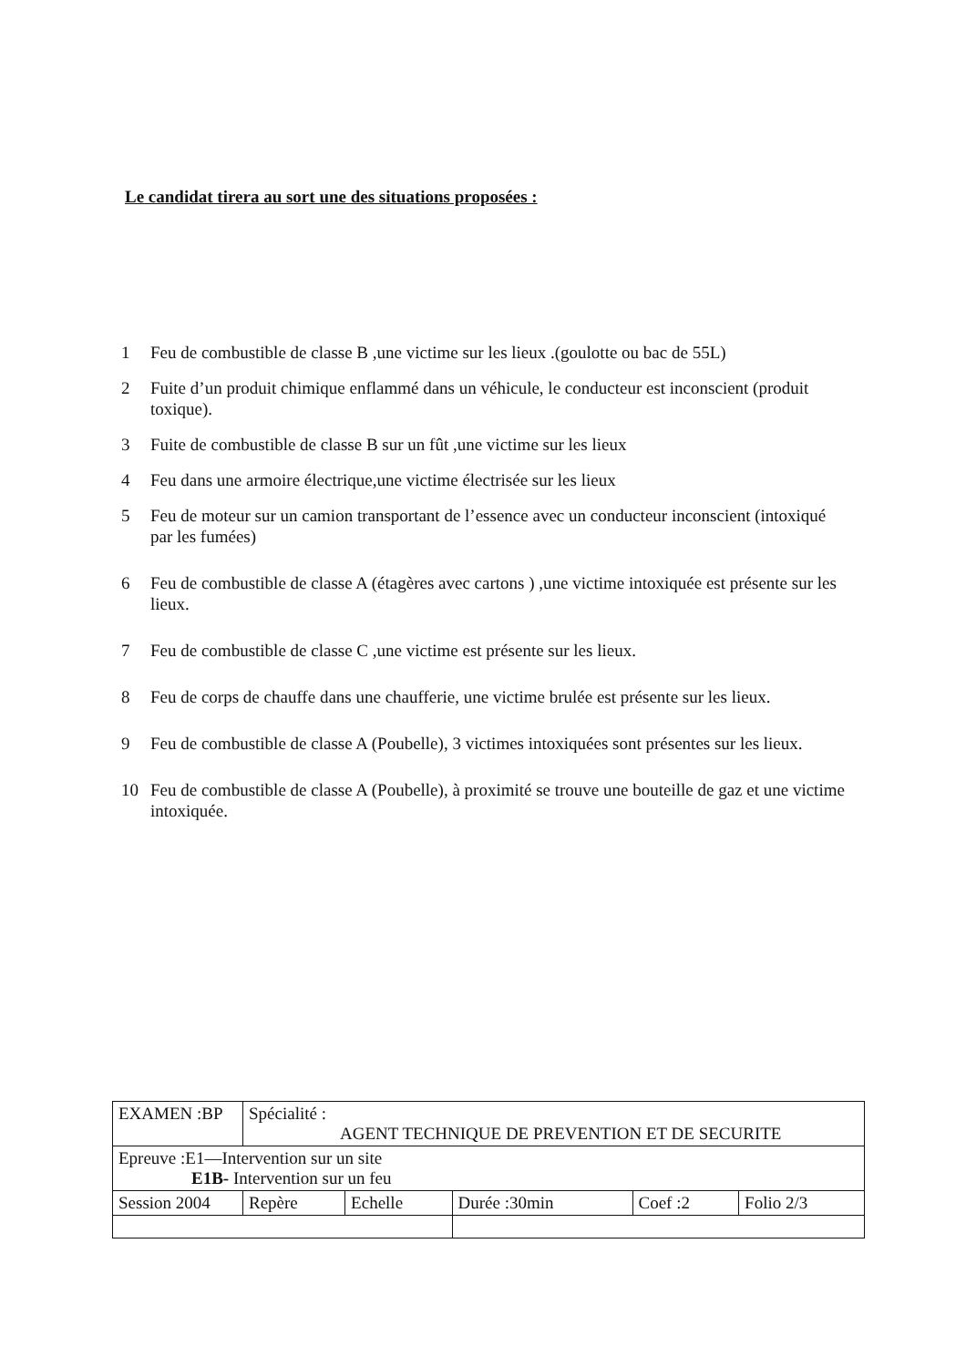Le candidat tirera au sort une des situations proposées :
1 Feu de combustible de classe B ,une victime sur les lieux .(goulotte ou bac de 55L)
2 Fuite d’un produit chimique enflammé dans un véhicule, le conducteur est inconscient (produit toxique).
3 Fuite de combustible de classe B sur un fût ,une victime sur les lieux
4 Feu dans une armoire électrique,une victime électrisée sur les lieux
5 Feu de moteur sur un camion transportant de l’essence avec un conducteur inconscient (intoxiqué par les fumées)
6 Feu de combustible de classe A (étagères avec cartons ) ,une victime intoxiquée est présente sur les lieux.
7 Feu de combustible de classe C ,une victime est présente sur les lieux.
8 Feu de corps de chauffe dans une chaufferie, une victime brulée est présente sur les lieux.
9 Feu de combustible de classe A (Poubelle), 3 victimes intoxiquées sont présentes sur les lieux.
10 Feu de combustible de classe A (Poubelle), à proximité se trouve une bouteille de gaz et une victime intoxiquée.
| EXAMEN :BP | Spécialité : AGENT TECHNIQUE DE PREVENTION ET DE SECURITE | | | | |
| Epreuve :E1—Intervention sur un site E1B- Intervention sur un feu | | | | | |
| Session 2004 | Repère | Echelle | Durée :30min | Coef :2 | Folio 2/3 |